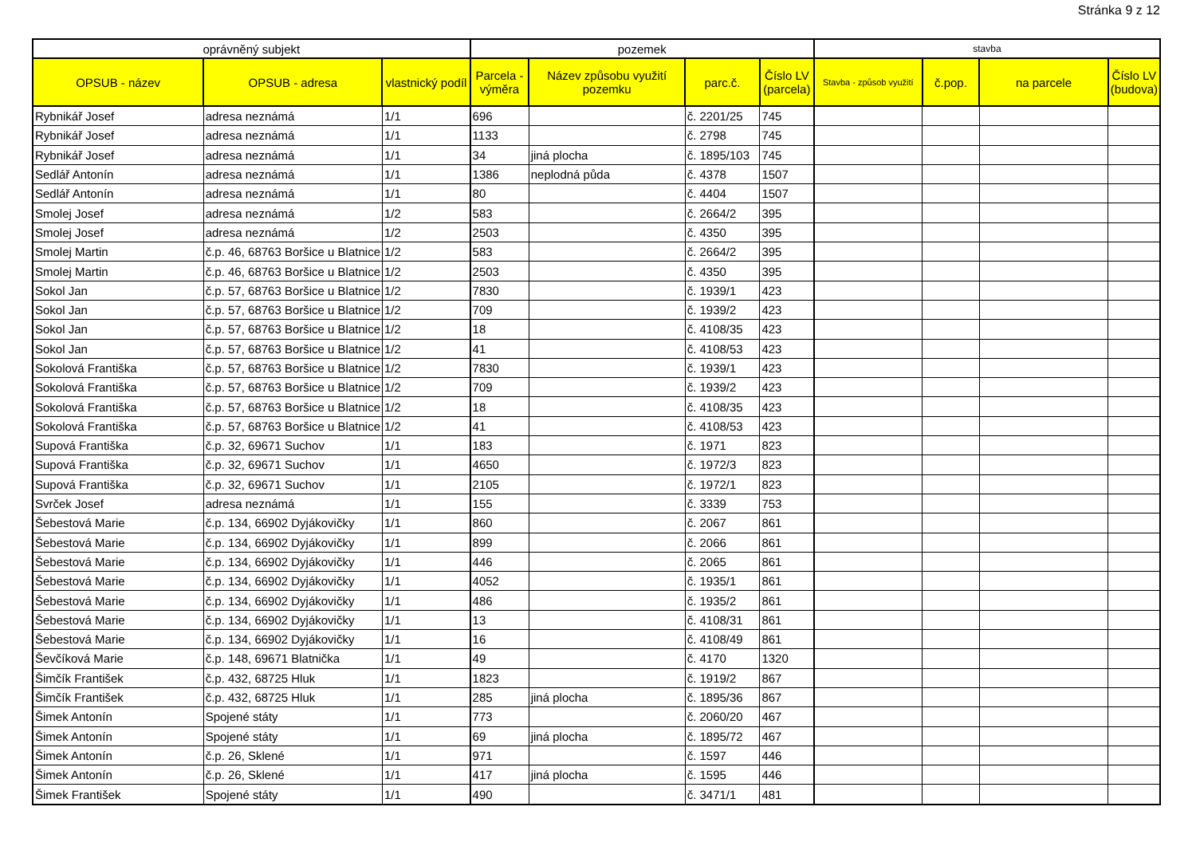Stránka 9 z 12
| oprávněný subjekt | | | pozemek | | | | stavba | | | |
| --- | --- | --- | --- | --- | --- | --- | --- | --- | --- | --- |
| OPSUB - název | OPSUB - adresa | vlastnický podíl | Parcela - výměra | Název způsobu využití pozemku | parc.č. | Číslo LV (parcela) | Stavba - způsob využití | č.pop. | na parcele | Číslo LV (budova) |
| Rybnikář Josef | adresa neznámá | 1/1 | 696 | | č. 2201/25 | 745 | | | | |
| Rybnikář Josef | adresa neznámá | 1/1 | 1133 | | č. 2798 | 745 | | | | |
| Rybnikář Josef | adresa neznámá | 1/1 | 34 | jiná plocha | č. 1895/103 | 745 | | | | |
| Sedlář Antonín | adresa neznámá | 1/1 | 1386 | neplodná půda | č. 4378 | 1507 | | | | |
| Sedlář Antonín | adresa neznámá | 1/1 | 80 | | č. 4404 | 1507 | | | | |
| Smolej Josef | adresa neznámá | 1/2 | 583 | | č. 2664/2 | 395 | | | | |
| Smolej Josef | adresa neznámá | 1/2 | 2503 | | č. 4350 | 395 | | | | |
| Smolej Martin | č.p. 46, 68763 Boršice u Blatnice | 1/2 | 583 | | č. 2664/2 | 395 | | | | |
| Smolej Martin | č.p. 46, 68763 Boršice u Blatnice | 1/2 | 2503 | | č. 4350 | 395 | | | | |
| Sokol Jan | č.p. 57, 68763 Boršice u Blatnice | 1/2 | 7830 | | č. 1939/1 | 423 | | | | |
| Sokol Jan | č.p. 57, 68763 Boršice u Blatnice | 1/2 | 709 | | č. 1939/2 | 423 | | | | |
| Sokol Jan | č.p. 57, 68763 Boršice u Blatnice | 1/2 | 18 | | č. 4108/35 | 423 | | | | |
| Sokol Jan | č.p. 57, 68763 Boršice u Blatnice | 1/2 | 41 | | č. 4108/53 | 423 | | | | |
| Sokolová Františka | č.p. 57, 68763 Boršice u Blatnice | 1/2 | 7830 | | č. 1939/1 | 423 | | | | |
| Sokolová Františka | č.p. 57, 68763 Boršice u Blatnice | 1/2 | 709 | | č. 1939/2 | 423 | | | | |
| Sokolová Františka | č.p. 57, 68763 Boršice u Blatnice | 1/2 | 18 | | č. 4108/35 | 423 | | | | |
| Sokolová Františka | č.p. 57, 68763 Boršice u Blatnice | 1/2 | 41 | | č. 4108/53 | 423 | | | | |
| Supová Františka | č.p. 32, 69671 Suchov | 1/1 | 183 | | č. 1971 | 823 | | | | |
| Supová Františka | č.p. 32, 69671 Suchov | 1/1 | 4650 | | č. 1972/3 | 823 | | | | |
| Supová Františka | č.p. 32, 69671 Suchov | 1/1 | 2105 | | č. 1972/1 | 823 | | | | |
| Svrček Josef | adresa neznámá | 1/1 | 155 | | č. 3339 | 753 | | | | |
| Šebestová Marie | č.p. 134, 66902 Dyjákovičky | 1/1 | 860 | | č. 2067 | 861 | | | | |
| Šebestová Marie | č.p. 134, 66902 Dyjákovičky | 1/1 | 899 | | č. 2066 | 861 | | | | |
| Šebestová Marie | č.p. 134, 66902 Dyjákovičky | 1/1 | 446 | | č. 2065 | 861 | | | | |
| Šebestová Marie | č.p. 134, 66902 Dyjákovičky | 1/1 | 4052 | | č. 1935/1 | 861 | | | | |
| Šebestová Marie | č.p. 134, 66902 Dyjákovičky | 1/1 | 486 | | č. 1935/2 | 861 | | | | |
| Šebestová Marie | č.p. 134, 66902 Dyjákovičky | 1/1 | 13 | | č. 4108/31 | 861 | | | | |
| Šebestová Marie | č.p. 134, 66902 Dyjákovičky | 1/1 | 16 | | č. 4108/49 | 861 | | | | |
| Ševčíková Marie | č.p. 148, 69671 Blatnička | 1/1 | 49 | | č. 4170 | 1320 | | | | |
| Šimčík František | č.p. 432, 68725 Hluk | 1/1 | 1823 | | č. 1919/2 | 867 | | | | |
| Šimčík František | č.p. 432, 68725 Hluk | 1/1 | 285 | jiná plocha | č. 1895/36 | 867 | | | | |
| Šimek Antonín | Spojené státy | 1/1 | 773 | | č. 2060/20 | 467 | | | | |
| Šimek Antonín | Spojené státy | 1/1 | 69 | jiná plocha | č. 1895/72 | 467 | | | | |
| Šimek Antonín | č.p. 26, Sklené | 1/1 | 971 | | č. 1597 | 446 | | | | |
| Šimek Antonín | č.p. 26, Sklené | 1/1 | 417 | jiná plocha | č. 1595 | 446 | | | | |
| Šimek František | Spojené státy | 1/1 | 490 | | č. 3471/1 | 481 | | | | |